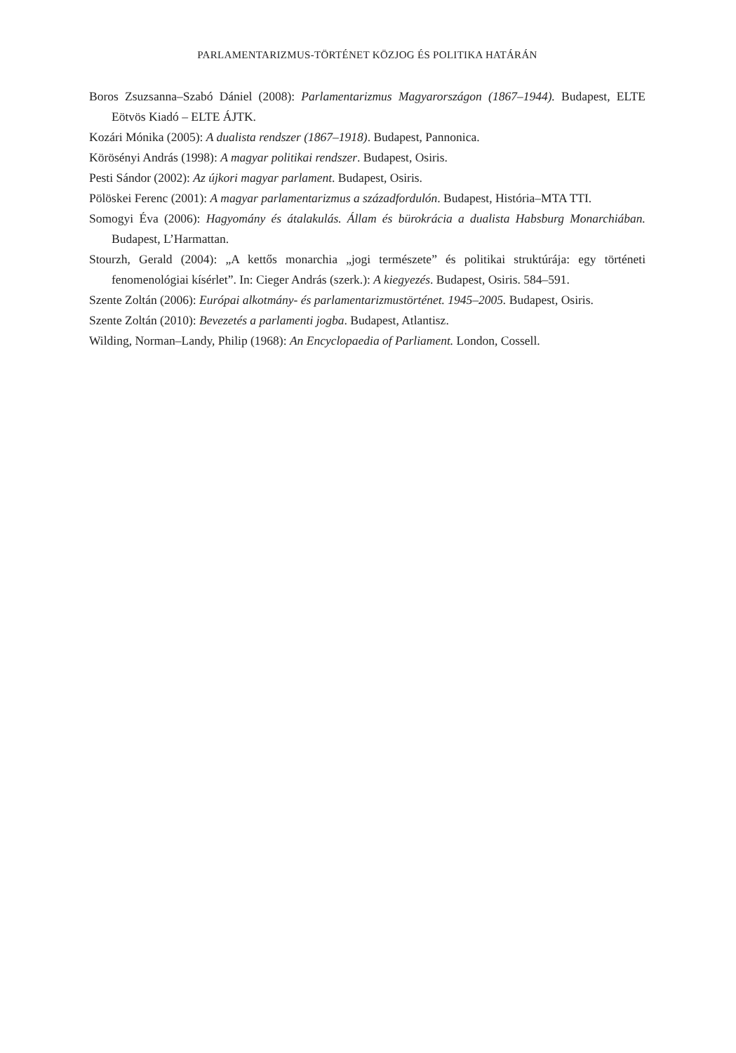PARLAMENTARIZMUS-TÖRTÉNET KÖZJOG ÉS POLITIKA HATÁRÁN
Boros Zsuzsanna–Szabó Dániel (2008): Parlamentarizmus Magyarországon (1867–1944). Budapest, ELTE Eötvös Kiadó – ELTE ÁJTK.
Kozári Mónika (2005): A dualista rendszer (1867–1918). Budapest, Pannonica.
Körösényi András (1998): A magyar politikai rendszer. Budapest, Osiris.
Pesti Sándor (2002): Az újkori magyar parlament. Budapest, Osiris.
Pölöskei Ferenc (2001): A magyar parlamentarizmus a századfordulón. Budapest, História–MTA TTI.
Somogyi Éva (2006): Hagyomány és átalakulás. Állam és bürokrácia a dualista Habsburg Monarchiá­ban. Budapest, L’Harmattan.
Stourzh, Gerald (2004): „A kettős monarchia „jogi természete” és politikai struktúrája: egy törté­neti fenomenológiai kísérlet”. In: Cieger András (szerk.): A kiegyezés. Budapest, Osiris. 584–591.
Szente Zoltán (2006): Európai alkotmány- és parlamentarizmustörténet. 1945–2005. Budapest, Osiris.
Szente Zoltán (2010): Bevezetés a parlamenti jogba. Budapest, Atlantisz.
Wilding, Norman–Landy, Philip (1968): An Encyclopaedia of Parliament. London, Cossell.